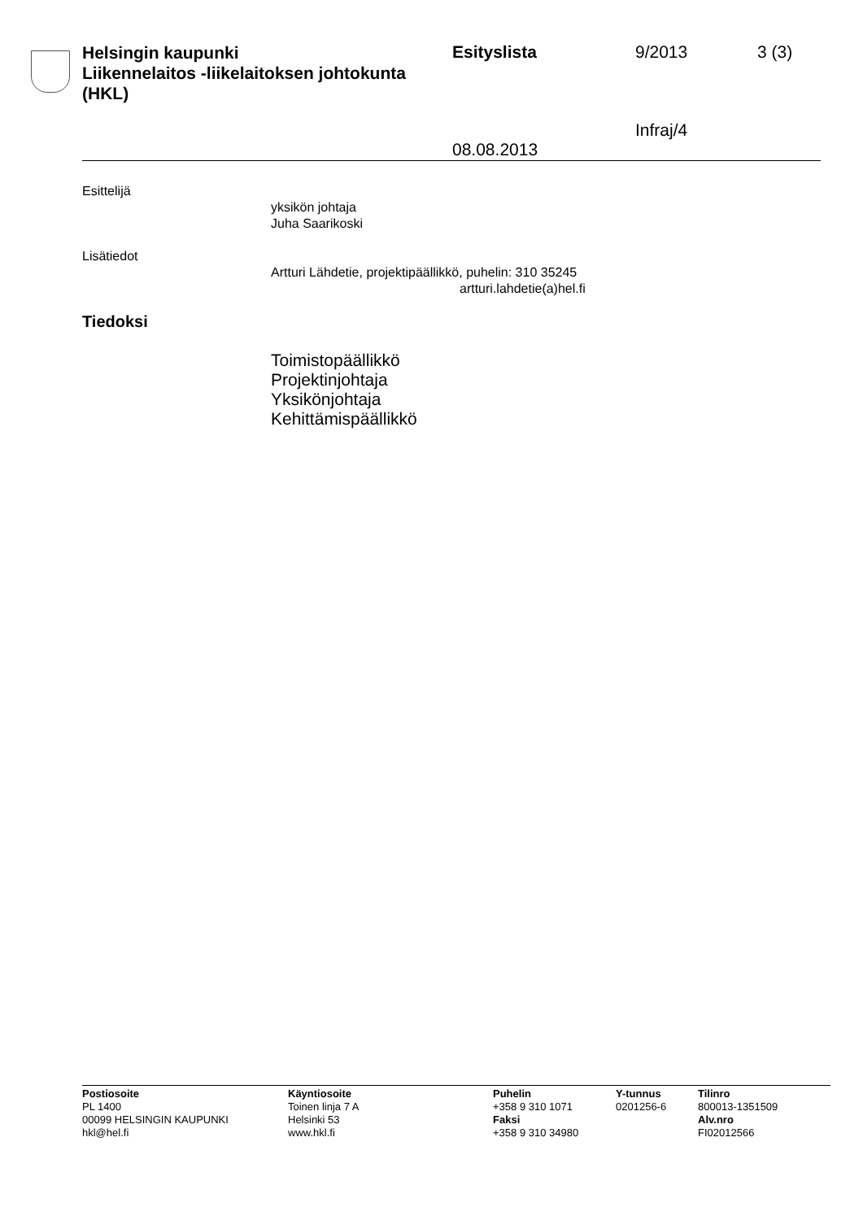Helsingin kaupunki
Liikennelaitos -liikelaitoksen johtokunta
(HKL)
Esityslista
08.08.2013
9/2013
Infraj/4
3 (3)
Esittelijä
yksikön johtaja
Juha Saarikoski
Lisätiedot
Artturi Lähdetie, projektipäällikkö, puhelin: 310 35245
artturi.lahdetie(a)hel.fi
Tiedoksi
Toimistopäällikkö
Projektinjohtaja
Yksikönjohtaja
Kehittämispäällikkö
Postiosoite
PL 1400
00099 HELSINGIN KAUPUNKI
hkl@hel.fi
Käyntiosoite
Toinen linja 7 A
Helsinki 53
www.hkl.fi
Puhelin
+358 9 310 1071
Faksi
+358 9 310 34980
Y-tunnus
0201256-6
Tilinro
800013-1351509
Alv.nro
FI02012566